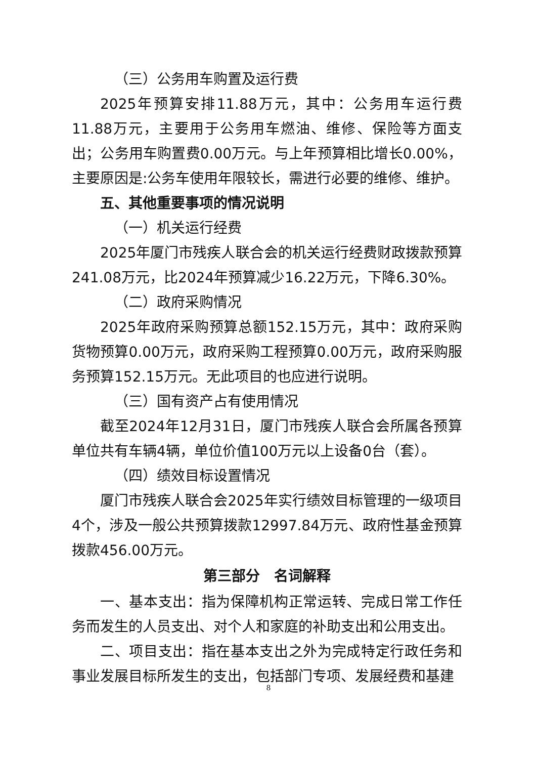（三）公务用车购置及运行费
2025年预算安排11.88万元，其中：公务用车运行费11.88万元，主要用于公务用车燃油、维修、保险等方面支出；公务用车购置费0.00万元。与上年预算相比增长0.00%，主要原因是:公务车使用年限较长，需进行必要的维修、维护。
五、其他重要事项的情况说明
（一）机关运行经费
2025年厦门市残疾人联合会的机关运行经费财政拨款预算241.08万元，比2024年预算减少16.22万元，下降6.30%。
（二）政府采购情况
2025年政府采购预算总额152.15万元，其中：政府采购货物预算0.00万元，政府采购工程预算0.00万元，政府采购服务预算152.15万元。无此项目的也应进行说明。
（三）国有资产占有使用情况
截至2024年12月31日，厦门市残疾人联合会所属各预算单位共有车辆4辆，单位价值100万元以上设备0台（套）。
（四）绩效目标设置情况
厦门市残疾人联合会2025年实行绩效目标管理的一级项目4个，涉及一般公共预算拨款12997.84万元、政府性基金预算拨款456.00万元。
第三部分　名词解释
一、基本支出：指为保障机构正常运转、完成日常工作任务而发生的人员支出、对个人和家庭的补助支出和公用支出。
二、项目支出：指在基本支出之外为完成特定行政任务和事业发展目标所发生的支出，包括部门专项、发展经费和基建
8